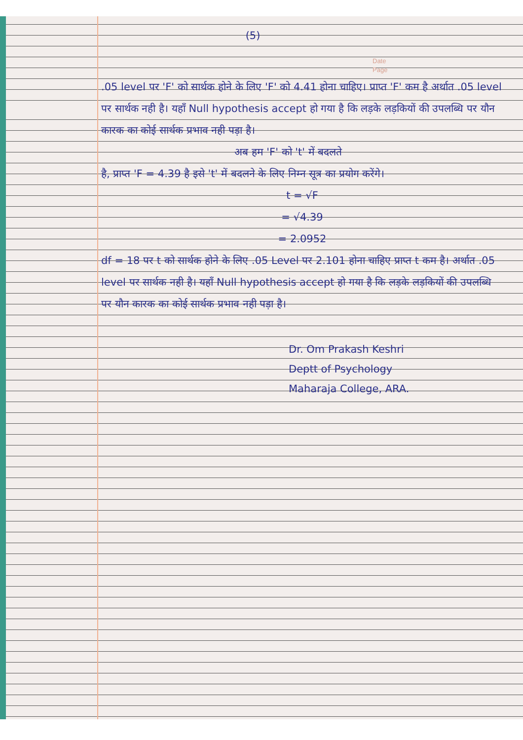Date
Page
(5)
.05 level पर 'F' को सार्थक होने के लिए 'F' को 4.41 होना चाहिए। प्राप्त 'F' कम है अर्थात .05 level पर सार्थक नही है। यहाँ Null hypothesis accept हो गया है कि लड़के लड़कियों की उपलब्धि पर यौन कारक का कोई सार्थक प्रभाव नही पड़ा है।
अब हम 'F' को 't' में बदलते
है, प्राप्त 'F = 4.39 है इसे 't' में बदलने के लिए निम्न सूत्र का प्रयोग करेंगे।
t = √F
= √4.39
= 2.0952
df = 18 पर t को सार्थक होने के लिए .05 Level पर 2.101 होना चाहिए प्राप्त t कम है। अर्थात .05 level पर सार्थक नही है। यहाँ Null hypothesis accept हो गया है कि लड़के लड़कियों की उपलब्धि पर यौन कारक का कोई सार्थक प्रभाव नही पड़ा है।
Dr. Om Prakash Keshri
Deptt of Psychology
Maharaja College, ARA.